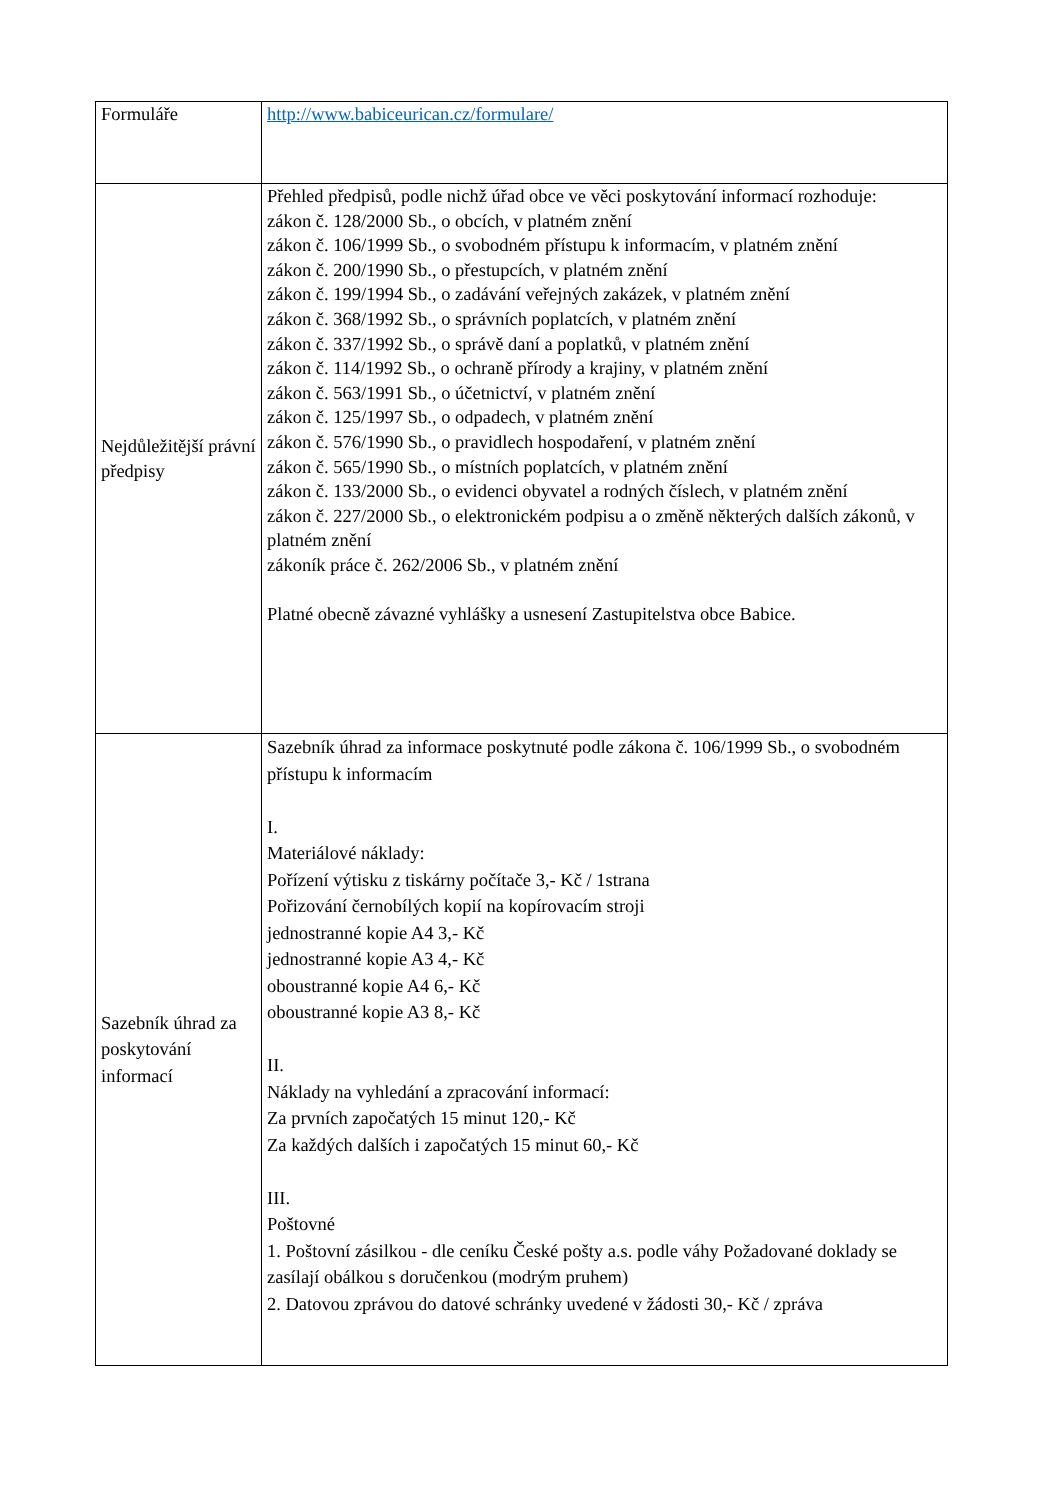| Formuláře | http://www.babiceurican.cz/formulare/ |
| Nejdůležitější právní předpisy | Přehled předpisů, podle nichž úřad obce ve věci poskytování informací rozhoduje: zákon č. 128/2000 Sb., o obcích, v platném znění zákon č. 106/1999 Sb., o svobodném přístupu k informacím, v platném znění zákon č. 200/1990 Sb., o přestupcích, v platném znění zákon č. 199/1994 Sb., o zadávání veřejných zakázek, v platném znění zákon č. 368/1992 Sb., o správních poplatcích, v platném znění zákon č. 337/1992 Sb., o správě daní a poplatků, v platném znění zákon č. 114/1992 Sb., o ochraně přírody a krajiny, v platném znění zákon č. 563/1991 Sb., o účetnictví, v platném znění zákon č. 125/1997 Sb., o odpadech, v platném znění zákon č. 576/1990 Sb., o pravidlech hospodaření, v platném znění zákon č. 565/1990 Sb., o místních poplatcích, v platném znění zákon č. 133/2000 Sb., o evidenci obyvatel a rodných číslech, v platném znění zákon č. 227/2000 Sb., o elektronickém podpisu a o změně některých dalších zákonů, v platném znění zákoník práce č. 262/2006 Sb., v platném znění Platné obecně závazné vyhlášky a usnesení Zastupitelstva obce Babice. |
| Sazebník úhrad za poskytování informací | Sazebník úhrad za informace poskytnuté podle zákona č. 106/1999 Sb., o svobodném přístupu k informacím I. Materiálové náklady: Pořízení výtisku z tiskárny počítače 3,- Kč / 1strana Pořizování černobílých kopií na kopírovacím stroji jednostranné kopie A4 3,- Kč jednostranné kopie A3 4,- Kč oboustranné kopie A4 6,- Kč oboustranné kopie A3 8,- Kč II. Náklady na vyhledání a zpracování informací: Za prvních započatých 15 minut 120,- Kč Za každých dalších i započatých 15 minut 60,- Kč III. Poštovné 1. Poštovní zásilkou - dle ceníku České pošty a.s. podle váhy Požadované doklady se zasílají obálkou s doručenkou (modrým pruhem) 2. Datovou zprávou do datové schránky uvedené v žádosti 30,- Kč / zpráva |